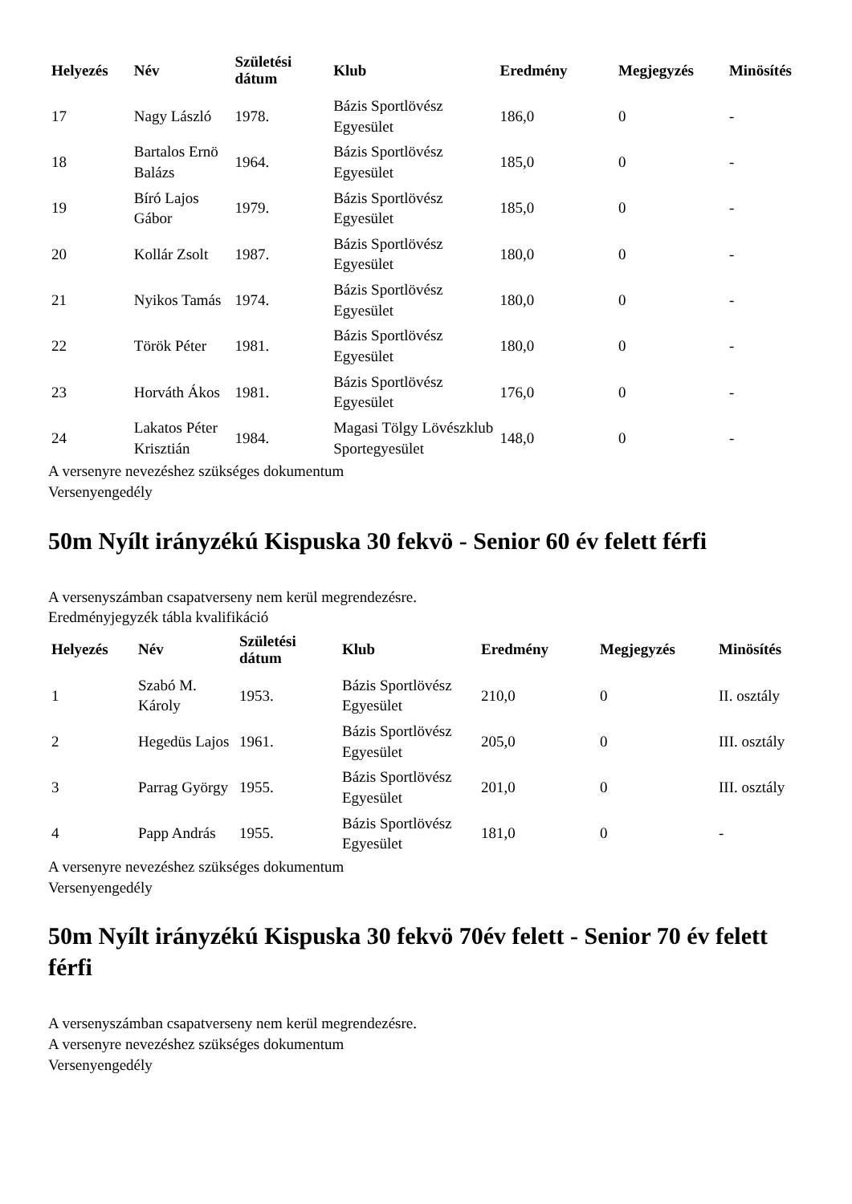| Helyezés | Név | Születési dátum | Klub | Eredmény | Megjegyzés | Minösítés |
| --- | --- | --- | --- | --- | --- | --- |
| 17 | Nagy László | 1978. | Bázis Sportlövész Egyesület | 186,0 | 0 | - |
| 18 | Bartalos Ernö Balázs | 1964. | Bázis Sportlövész Egyesület | 185,0 | 0 | - |
| 19 | Bíró Lajos Gábor | 1979. | Bázis Sportlövész Egyesület | 185,0 | 0 | - |
| 20 | Kollár Zsolt | 1987. | Bázis Sportlövész Egyesület | 180,0 | 0 | - |
| 21 | Nyikos Tamás | 1974. | Bázis Sportlövész Egyesület | 180,0 | 0 | - |
| 22 | Török Péter | 1981. | Bázis Sportlövész Egyesület | 180,0 | 0 | - |
| 23 | Horváth Ákos | 1981. | Bázis Sportlövész Egyesület | 176,0 | 0 | - |
| 24 | Lakatos Péter Krisztián | 1984. | Magasi Tölgy Lövészklub Sportegyesület | 148,0 | 0 | - |
A versenyre nevezéshez szükséges dokumentum
Versenyengedély
50m Nyílt irányzékú Kispuska 30 fekvö - Senior 60 év felett férfi
A versenyszámban csapatverseny nem kerül megrendezésre.
Eredményjegyzék tábla kvalifikáció
| Helyezés | Név | Születési dátum | Klub | Eredmény | Megjegyzés | Minösítés |
| --- | --- | --- | --- | --- | --- | --- |
| 1 | Szabó M. Károly | 1953. | Bázis Sportlövész Egyesület | 210,0 | 0 | II. osztály |
| 2 | Hegedüs Lajos | 1961. | Bázis Sportlövész Egyesület | 205,0 | 0 | III. osztály |
| 3 | Parrag György | 1955. | Bázis Sportlövész Egyesület | 201,0 | 0 | III. osztály |
| 4 | Papp András | 1955. | Bázis Sportlövész Egyesület | 181,0 | 0 | - |
A versenyre nevezéshez szükséges dokumentum
Versenyengedély
50m Nyílt irányzékú Kispuska 30 fekvö 70év felett - Senior 70 év felett férfi
A versenyszámban csapatverseny nem kerül megrendezésre.
A versenyre nevezéshez szükséges dokumentum
Versenyengedély